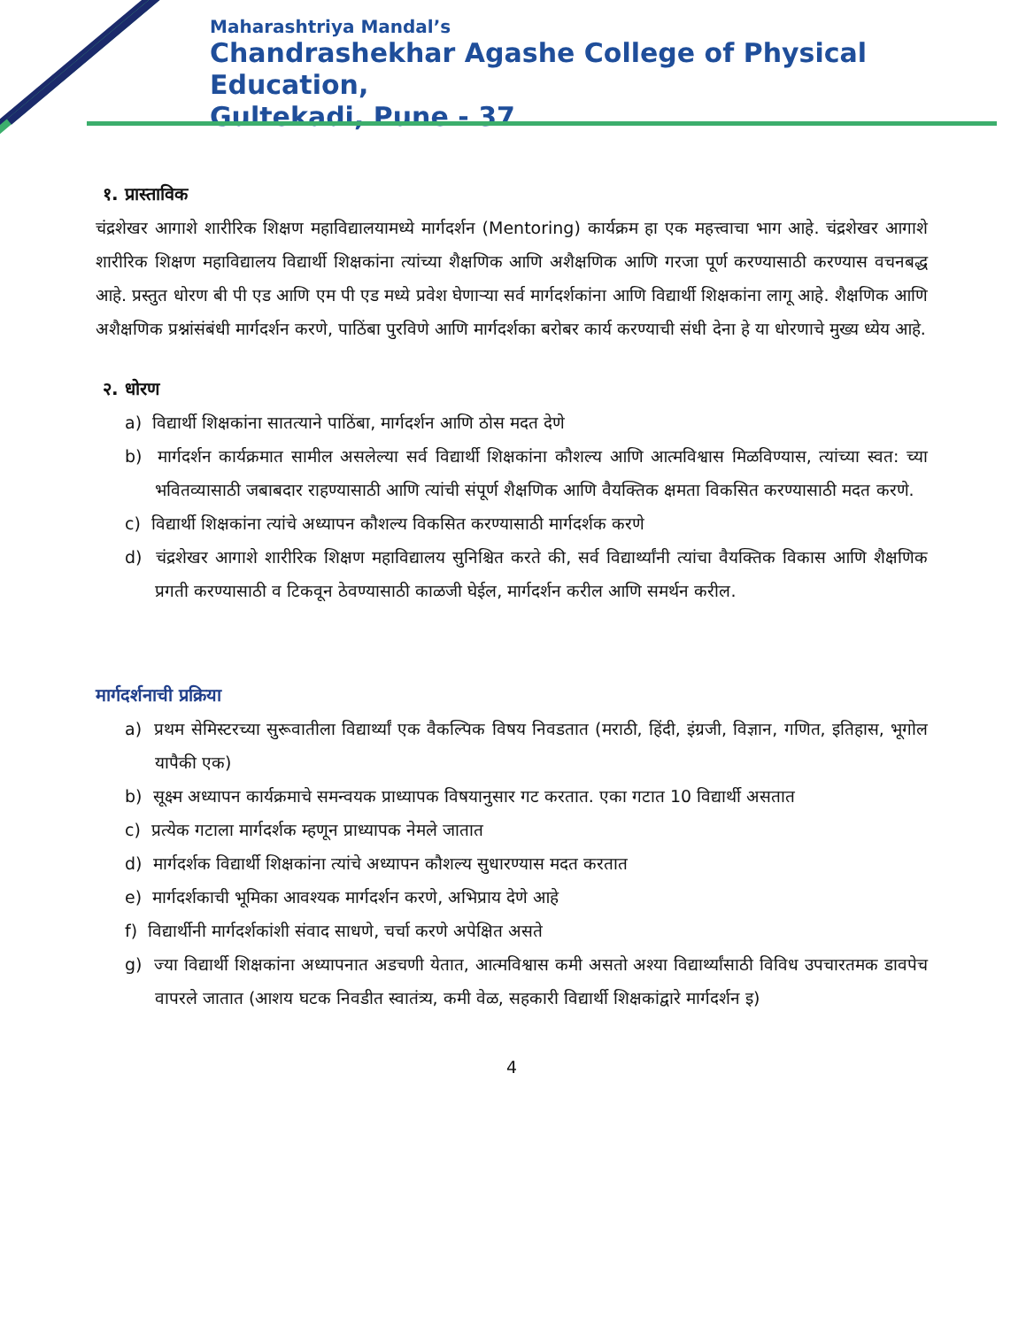Maharashtriya Mandal’s
Chandrashekhar Agashe College of Physical Education,
Gultekadi, Pune - 37
१. प्रास्ताविक
चंद्रशेखर आगाशे शारीरिक शिक्षण महाविद्यालयामध्ये मार्गदर्शन (Mentoring) कार्यक्रम हा एक महत्त्वाचा भाग आहे. चंद्रशेखर आगाशे शारीरिक शिक्षण महाविद्यालय विद्यार्थी शिक्षकांना त्यांच्या शैक्षणिक आणि अशैक्षणिक आणि गरजा पूर्ण करण्यासाठी करण्यास वचनबद्ध आहे. प्रस्तुत धोरण बी पी एड आणि एम पी एड मध्ये प्रवेश घेणाऱ्या सर्व मार्गदर्शकांना आणि विद्यार्थी शिक्षकांना लागू आहे. शैक्षणिक आणि अशैक्षणिक प्रश्नांसंबंधी मार्गदर्शन करणे, पाठिंबा पुरविणे आणि मार्गदर्शका बरोबर कार्य करण्याची संधी देना हे या धोरणाचे मुख्य ध्येय आहे.
२. धोरण
a) विद्यार्थी शिक्षकांना सातत्याने पाठिंबा, मार्गदर्शन आणि ठोस मदत देणे
b) मार्गदर्शन कार्यक्रमात सामील असलेल्या सर्व विद्यार्थी शिक्षकांना कौशल्य आणि आत्मविश्वास मिळविण्यास, त्यांच्या स्वत: च्या भवितव्यासाठी जबाबदार राहण्यासाठी आणि त्यांची संपूर्ण शैक्षणिक आणि वैयक्तिक क्षमता विकसित करण्यासाठी मदत करणे.
c) विद्यार्थी शिक्षकांना त्यांचे अध्यापन कौशल्य विकसित करण्यासाठी मार्गदर्शक करणे
d) चंद्रशेखर आगाशे शारीरिक शिक्षण महाविद्यालय सुनिश्चित करते की, सर्व विद्यार्थ्यांनी त्यांचा वैयक्तिक विकास आणि शैक्षणिक प्रगती करण्यासाठी व टिकवून ठेवण्यासाठी काळजी घेईल, मार्गदर्शन करील आणि समर्थन करील.
मार्गदर्शनाची प्रक्रिया
a) प्रथम सेमिस्टरच्या सुरूवातीला विद्यार्थ्यां एक वैकल्पिक विषय निवडतात (मराठी, हिंदी, इंग्रजी, विज्ञान, गणित, इतिहास, भूगोल यापैकी एक)
b) सूक्ष्म अध्यापन कार्यक्रमाचे समन्वयक प्राध्यापक विषयानुसार गट करतात. एका गटात 10 विद्यार्थी असतात
c) प्रत्येक गटाला मार्गदर्शक म्हणून प्राध्यापक नेमले जातात
d) मार्गदर्शक विद्यार्थी शिक्षकांना त्यांचे अध्यापन कौशल्य सुधारण्यास मदत करतात
e) मार्गदर्शकाची भूमिका आवश्यक मार्गदर्शन करणे, अभिप्राय देणे आहे
f) विद्यार्थीनी मार्गदर्शकांशी संवाद साधणे, चर्चा करणे अपेक्षित असते
g) ज्या विद्यार्थी शिक्षकांना अध्यापनात अडचणी येतात, आत्मविश्वास कमी असतो अश्या विद्यार्थ्यांसाठी विविध उपचारतमक डावपेच वापरले जातात (आशय घटक निवडीत स्वातंत्र्य, कमी वेळ, सहकारी विद्यार्थी शिक्षकांद्वारे मार्गदर्शन इ)
4